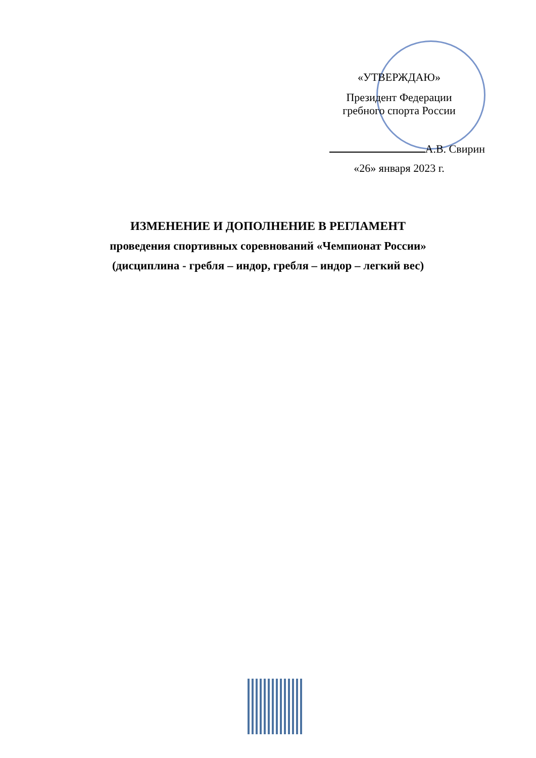«УТВЕРЖДАЮ»
Президент Федерации
гребного спорта России
А.В. Свирин
«26» января 2023 г.
ИЗМЕНЕНИЕ И ДОПОЛНЕНИЕ В РЕГЛАМЕНТ
проведения спортивных соревнований «Чемпионат России»
(дисциплина - гребля – индор, гребля – индор – легкий вес)